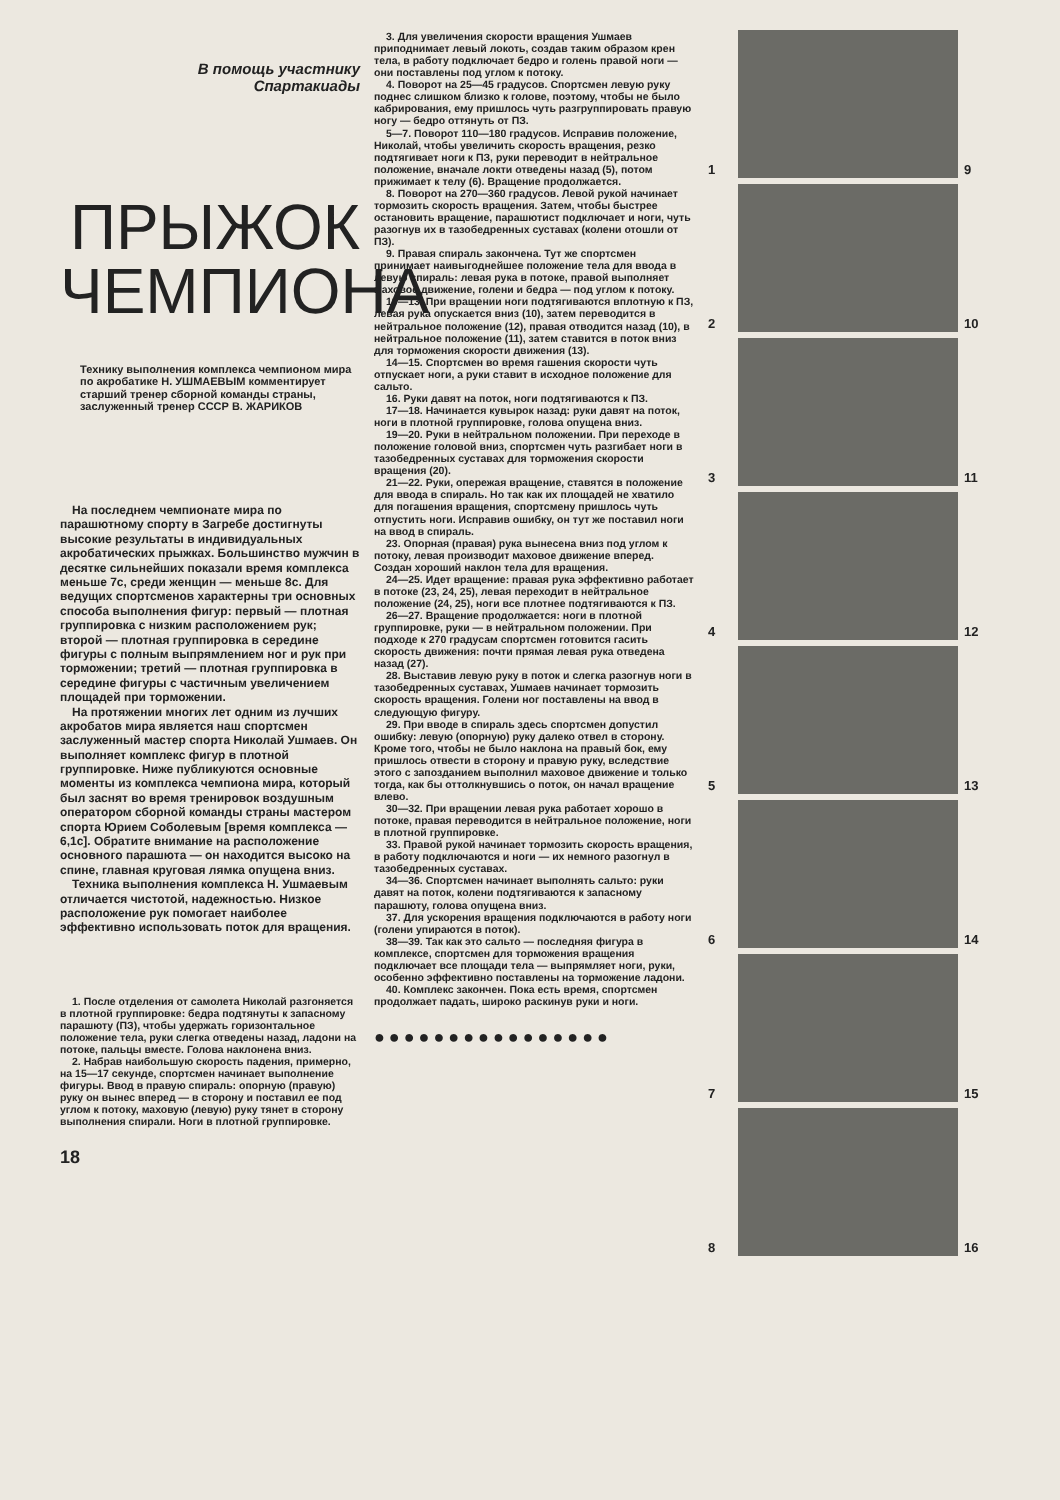В помощь участнику
Спартакиады
ПРЫЖОК ЧЕМПИОНА
Технику выполнения комплекса чемпионом мира по акробатике Н. УШМАЕВЫМ комментирует старший тренер сборной команды страны, заслуженный тренер СССР В. ЖАРИКОВ
На последнем чемпионате мира по парашютному спорту в Загребе достигнуты высокие результаты в индивидуальных акробатических прыжках. Большинство мужчин в десятке сильнейших показали время комплекса меньше 7с, среди женщин — меньше 8с. Для ведущих спортсменов характерны три основных способа выполнения фигур: первый — плотная группировка с низким расположением рук; второй — плотная группировка в середине фигуры с полным выпрямлением ног и рук при торможении; третий — плотная группировка в середине фигуры с частичным увеличением площадей при торможении.
На протяжении многих лет одним из лучших акробатов мира является наш спортсмен заслуженный мастер спорта Николай Ушмаев. Он выполняет комплекс фигур в плотной группировке. Ниже публикуются основные моменты из комплекса чемпиона мира, который был заснят во время тренировок воздушным оператором сборной команды страны мастером спорта Юрием Соболевым [время комплекса — 6,1с]. Обратите внимание на расположение основного парашюта — он находится высоко на спине, главная круговая лямка опущена вниз.
Техника выполнения комплекса Н. Ушмаевым отличается чистотой, надежностью. Низкое расположение рук помогает наиболее эффективно использовать поток для вращения.
1. После отделения от самолета Николай разгоняется в плотной группировке: бедра подтянуты к запасному парашюту (ПЗ), чтобы удержать горизонтальное положение тела, руки слегка отведены назад, ладони на потоке, пальцы вместе. Голова наклонена вниз.
2. Набрав наибольшую скорость падения, примерно, на 15—17 секунде, спортсмен начинает выполнение фигуры. Ввод в правую спираль: опорную (правую) руку он вынес вперед — в сторону и поставил ее под углом к потоку, маховую (левую) руку тянет в сторону выполнения спирали. Ноги в плотной группировке.
18
3. Для увеличения скорости вращения Ушмаев приподнимает левый локоть, создав таким образом крен тела, в работу подключает бедро и голень правой ноги — они поставлены под углом к потоку.
4. Поворот на 25—45 градусов. Спортсмен левую руку поднес слишком близко к голове, поэтому, чтобы не было кабрирования, ему пришлось чуть разгруппировать правую ногу — бедро оттянуть от ПЗ.
5—7. Поворот 110—180 градусов. Исправив положение, Николай, чтобы увеличить скорость вращения, резко подтягивает ноги к ПЗ, руки переводит в нейтральное положение, вначале локти отведены назад (5), потом прижимает к телу (6). Вращение продолжается.
8. Поворот на 270—360 градусов. Левой рукой начинает тормозить скорость вращения. Затем, чтобы быстрее остановить вращение, парашютист подключает и ноги, чуть разогнув их в тазобедренных суставах (колени отошли от ПЗ).
9. Правая спираль закончена. Тут же спортсмен принимает наивыгоднейшее положение тела для ввода в левую спираль: левая рука в потоке, правой выполняет маховое движение, голени и бедра — под углом к потоку.
10—13. При вращении ноги подтягиваются вплотную к ПЗ, левая рука опускается вниз (10), затем переводится в нейтральное положение (12), правая отводится назад (10), в нейтральное положение (11), затем ставится в поток вниз для торможения скорости движения (13).
14—15. Спортсмен во время гашения скорости чуть отпускает ноги, а руки ставит в исходное положение для сальто.
16. Руки давят на поток, ноги подтягиваются к ПЗ.
17—18. Начинается кувырок назад: руки давят на поток, ноги в плотной группировке, голова опущена вниз.
19—20. Руки в нейтральном положении. При переходе в положение головой вниз, спортсмен чуть разгибает ноги в тазобедренных суставах для торможения скорости вращения (20).
21—22. Руки, опережая вращение, ставятся в положение для ввода в спираль. Но так как их площадей не хватило для погашения вращения, спортсмену пришлось чуть отпустить ноги. Исправив ошибку, он тут же поставил ноги на ввод в спираль.
23. Опорная (правая) рука вынесена вниз под углом к потоку, левая производит маховое движение вперед. Создан хороший наклон тела для вращения.
24—25. Идет вращение: правая рука эффективно работает в потоке (23, 24, 25), левая переходит в нейтральное положение (24, 25), ноги все плотнее подтягиваются к ПЗ.
26—27. Вращение продолжается: ноги в плотной группировке, руки — в нейтральном положении. При подходе к 270 градусам спортсмен готовится гасить скорость движения: почти прямая левая рука отведена назад (27).
28. Выставив левую руку в поток и слегка разогнув ноги в тазобедренных суставах, Ушмаев начинает тормозить скорость вращения. Голени ног поставлены на ввод в следующую фигуру.
29. При вводе в спираль здесь спортсмен допустил ошибку: левую (опорную) руку далеко отвел в сторону. Кроме того, чтобы не было наклона на правый бок, ему пришлось отвести в сторону и правую руку, вследствие этого с запозданием выполнил маховое движение и только тогда, как бы оттолкнувшись о поток, он начал вращение влево.
30—32. При вращении левая рука работает хорошо в потоке, правая переводится в нейтральное положение, ноги в плотной группировке.
33. Правой рукой начинает тормозить скорость вращения, в работу подключаются и ноги — их немного разогнул в тазобедренных суставах.
34—36. Спортсмен начинает выполнять сальто: руки давят на поток, колени подтягиваются к запасному парашюту, голова опущена вниз.
37. Для ускорения вращения подключаются в работу ноги (голени упираются в поток).
38—39. Так как это сальто — последняя фигура в комплексе, спортсмен для торможения вращения подключает все площади тела — выпрямляет ноги, руки, особенно эффективно поставлены на торможение ладони.
40. Комплекс закончен. Пока есть время, спортсмен продолжает падать, широко раскинув руки и ноги.
●●●●●●●●●●●●●●●●
1
9
2
10
3
11
4
12
5
13
6
14
7
15
8
16